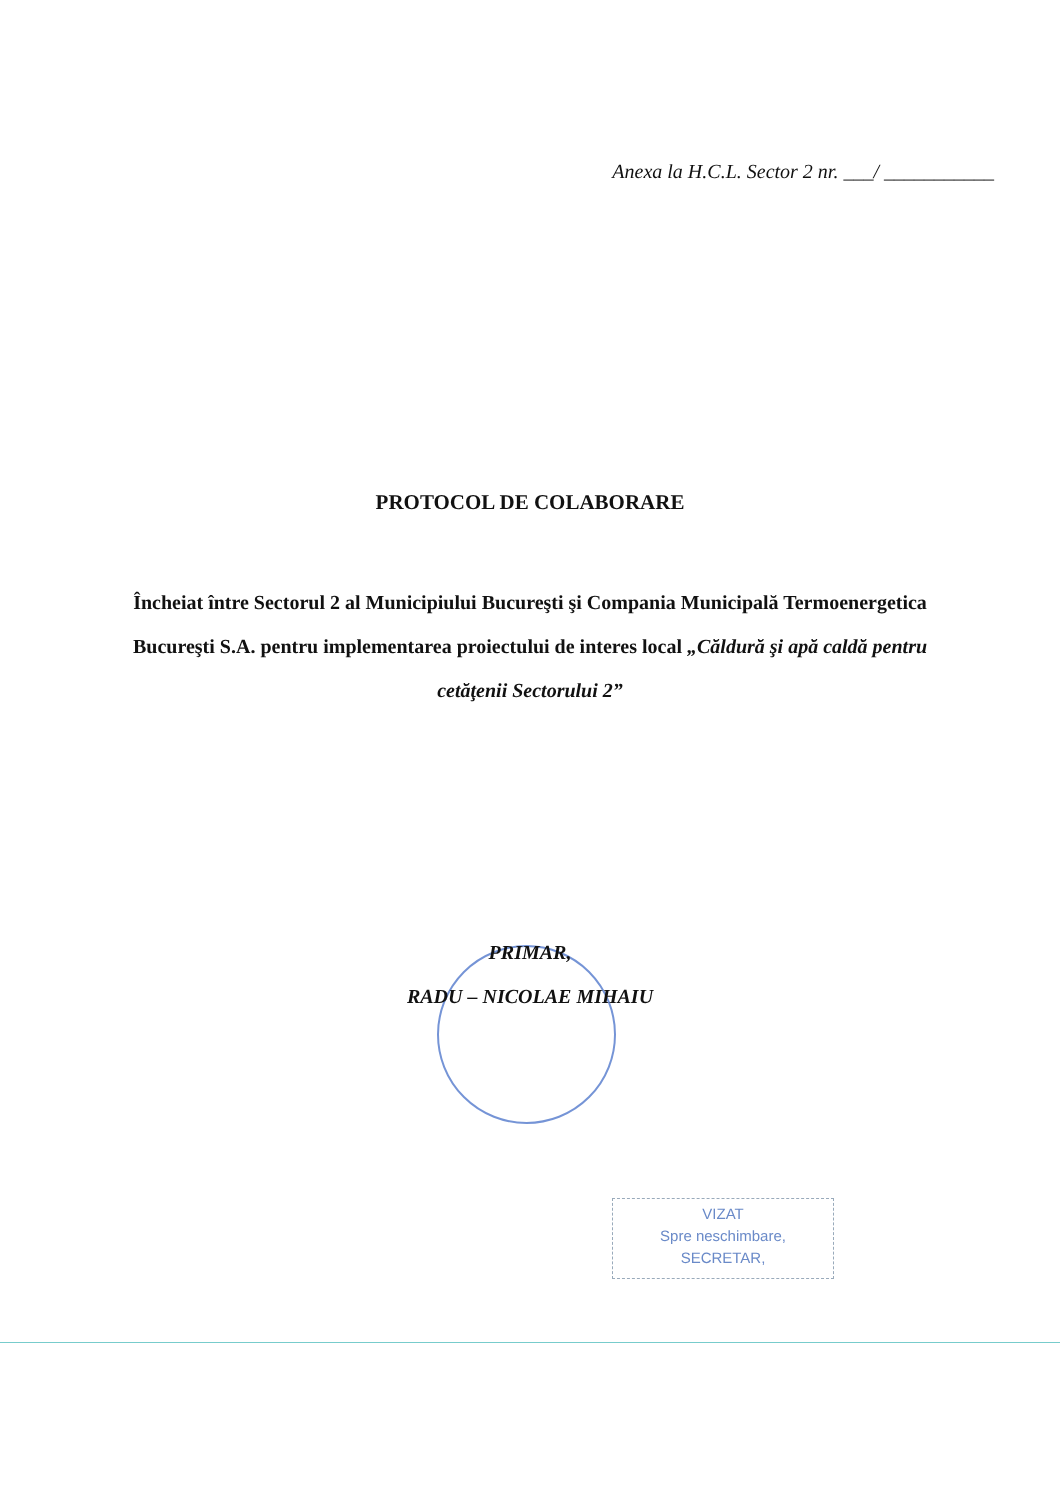Anexa la H.C.L. Sector 2 nr. ___/ ___________
PROTOCOL DE COLABORARE
Încheiat între Sectorul 2 al Municipiului Bucureşti şi Compania Municipală Termoenergetica Bucureşti S.A. pentru implementarea proiectului de interes local „Căldură şi apă caldă pentru cetăţenii Sectorului 2”
PRIMAR,
RADU – NICOLAE MIHAIU
VIZAT
Spre neschimbare,
SECRETAR,